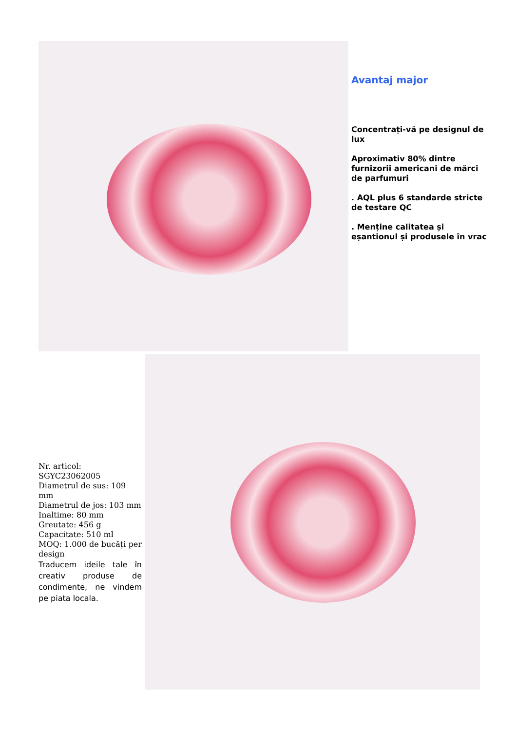Avantaj major
Concentrați-vă pe designul de lux
Aproximativ 80% dintre furnizorii americani de mărci de parfumuri
. AQL plus 6 standarde stricte de testare QC
. Menține calitatea și eșantionul și produsele în vrac
Nr. articol: SGYC23062005
Diametrul de sus: 109 mm
Diametrul de jos: 103 mm
Inaltime: 80 mm
Greutate: 456 g
Capacitate: 510 ml
MOQ: 1.000 de bucăți per design
Traducem ideile tale în creativ produse de condimente, ne vindem pe piata locala.